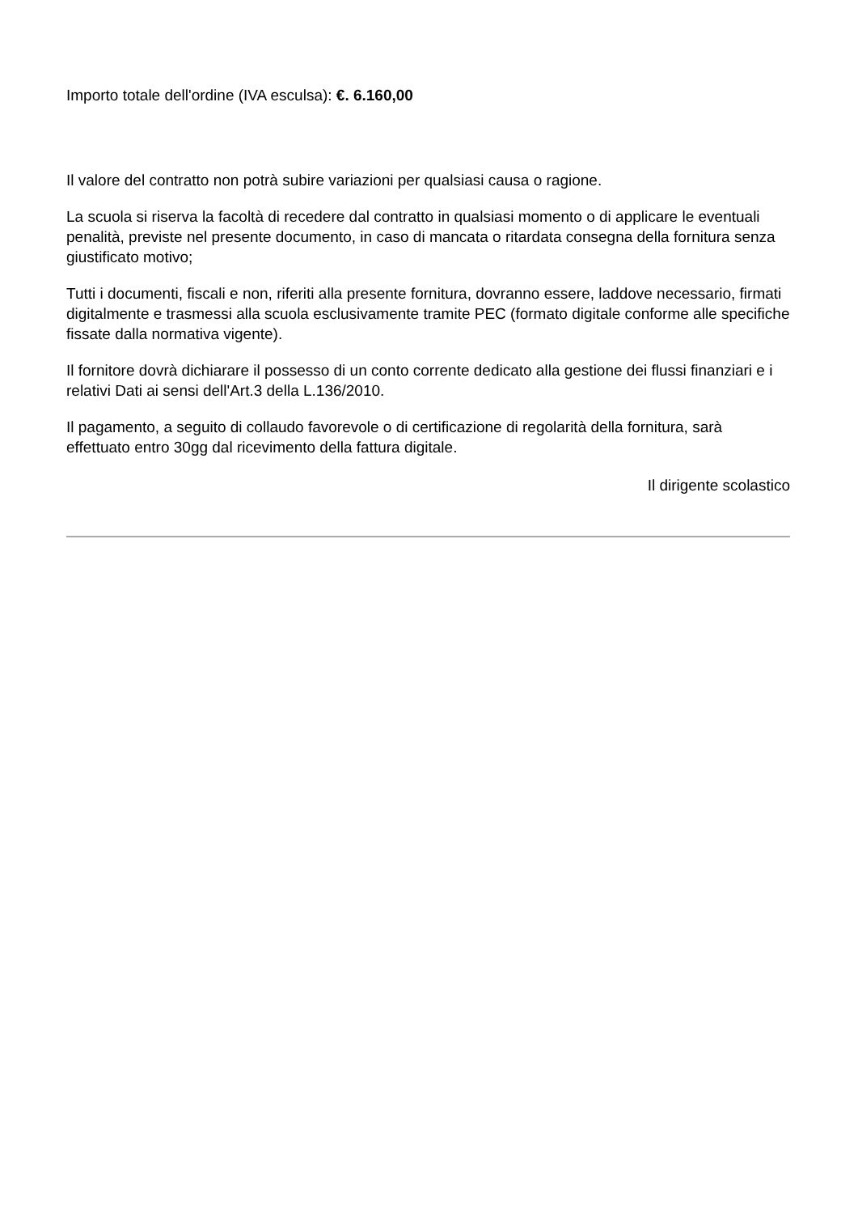Importo totale dell'ordine (IVA esculsa): €. 6.160,00
Il valore del contratto non potrà subire variazioni per qualsiasi causa o ragione.
La scuola si riserva la facoltà di recedere dal contratto in qualsiasi momento o di applicare le eventuali penalità, previste nel presente documento, in caso di mancata o ritardata consegna della fornitura senza giustificato motivo;
Tutti i documenti, fiscali e non, riferiti alla presente fornitura, dovranno essere, laddove necessario, firmati digitalmente e trasmessi alla scuola esclusivamente tramite PEC (formato digitale conforme alle specifiche fissate dalla normativa vigente).
Il fornitore dovrà dichiarare il possesso di un conto corrente dedicato alla gestione dei flussi finanziari e i relativi Dati ai sensi dell'Art.3 della L.136/2010.
Il pagamento, a seguito di collaudo favorevole o di certificazione di regolarità della fornitura, sarà effettuato entro 30gg dal ricevimento della fattura digitale.
Il dirigente scolastico